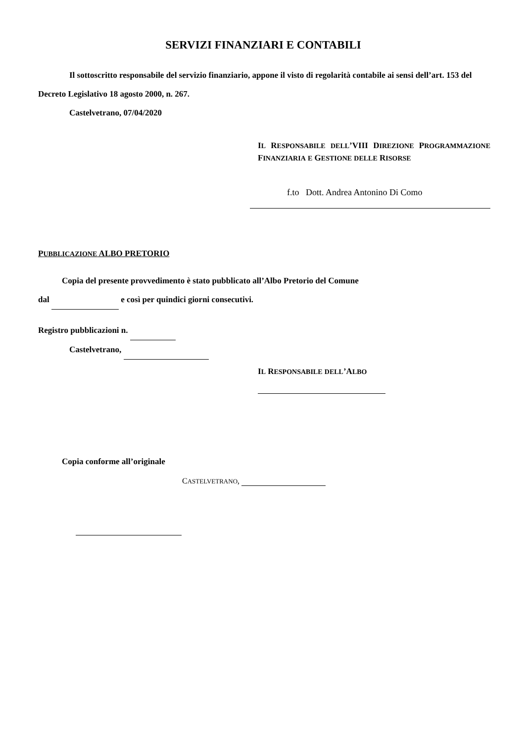SERVIZI FINANZIARI E CONTABILI
Il sottoscritto responsabile del servizio finanziario, appone il visto di regolarità contabile ai sensi dell’art. 153 del Decreto Legislativo 18 agosto 2000, n. 267.
Castelvetrano, 07/04/2020
IL RESPONSABILE DELL’VIII DIREZIONE PROGRAMMAZIONE FINANZIARIA E GESTIONE DELLE RISORSE
f.to Dott. Andrea Antonino Di Como
PUBBLICAZIONE ALBO PRETORIO
Copia del presente provvedimento è stato pubblicato all’Albo Pretorio del Comune
dal e così per quindici giorni consecutivi.
Registro pubblicazioni n.
Castelvetrano,
IL RESPONSABILE DELL’ALBO
Copia conforme all’originale
CASTELVETRANO,